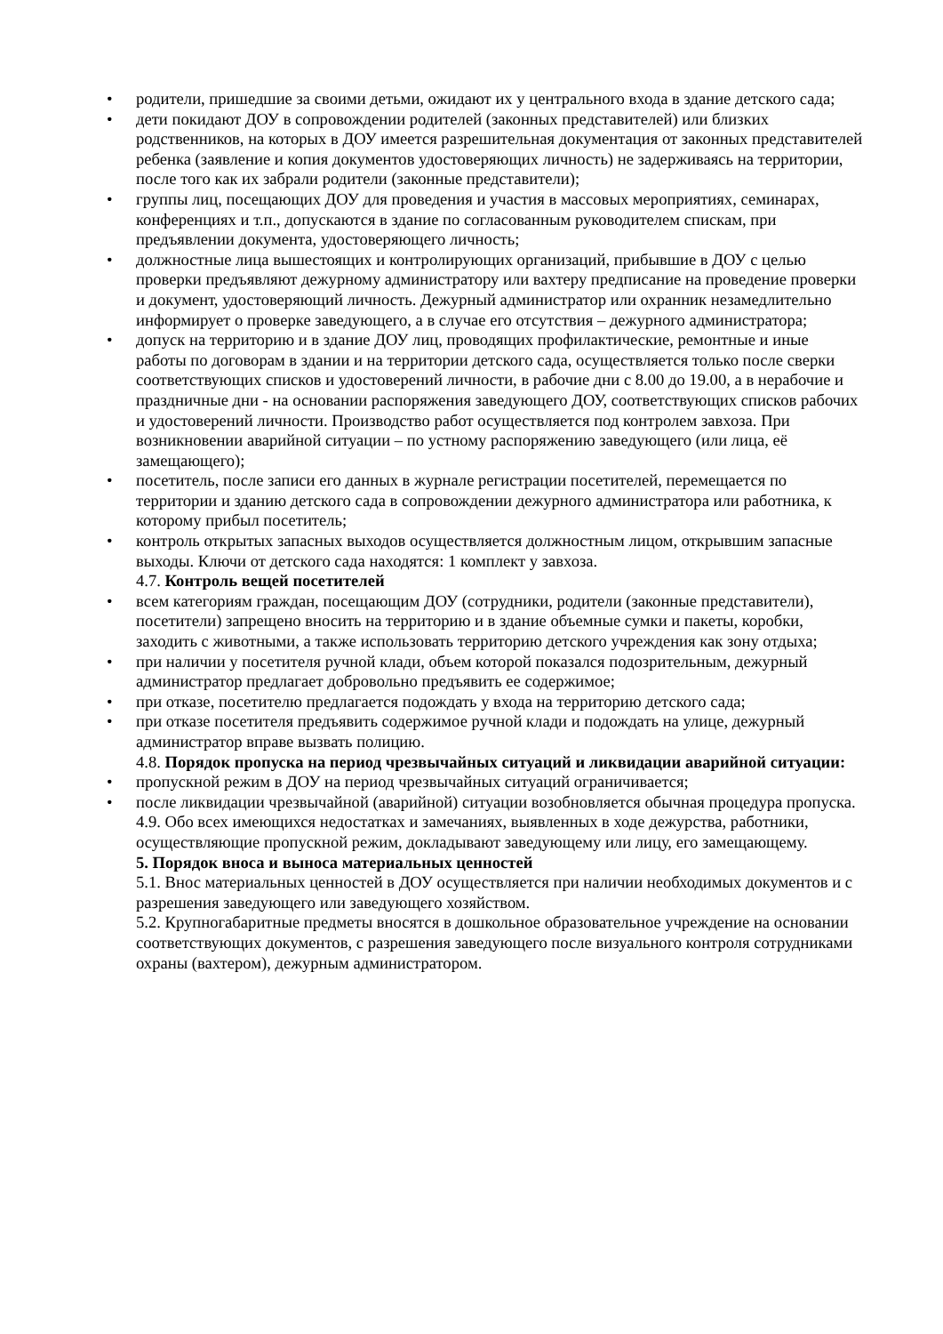• родители, пришедшие за своими детьми, ожидают их у центрального входа в здание детского сада;
• дети покидают ДОУ в сопровождении родителей (законных представителей) или близких родственников, на которых в ДОУ имеется разрешительная документация от законных представителей ребенка (заявление и копия документов удостоверяющих личность) не задерживаясь на территории, после того как их забрали родители (законные представители);
• группы лиц, посещающих ДОУ для проведения и участия в массовых мероприятиях, семинарах, конференциях и т.п., допускаются в здание по согласованным руководителем спискам, при предъявлении документа, удостоверяющего личность;
• должностные лица вышестоящих и контролирующих организаций, прибывшие в ДОУ с целью проверки предъявляют дежурному администратору или вахтеру предписание на проведение проверки и документ, удостоверяющий личность. Дежурный администратор или охранник незамедлительно информирует о проверке заведующего, а в случае его отсутствия – дежурного администратора;
• допуск на территорию и в здание ДОУ лиц, проводящих профилактические, ремонтные и иные работы по договорам в здании и на территории детского сада, осуществляется только после сверки соответствующих списков и удостоверений личности, в рабочие дни с 8.00 до 19.00, а в нерабочие и праздничные дни - на основании распоряжения заведующего ДОУ, соответствующих списков рабочих и удостоверений личности. Производство работ осуществляется под контролем завхоза. При возникновении аварийной ситуации – по устному распоряжению заведующего (или лица, её замещающего);
• посетитель, после записи его данных в журнале регистрации посетителей, перемещается по территории и зданию детского сада в сопровождении дежурного администратора или работника, к которому прибыл посетитель;
• контроль открытых запасных выходов осуществляется должностным лицом, открывшим запасные выходы. Ключи от детского сада находятся: 1 комплект у завхоза.
4.7. Контроль вещей посетителей
• всем категориям граждан, посещающим ДОУ (сотрудники, родители (законные представители), посетители) запрещено вносить на территорию и в здание объемные сумки и пакеты, коробки, заходить с животными, а также использовать территорию детского учреждения как зону отдыха;
• при наличии у посетителя ручной клади, объем которой показался подозрительным, дежурный администратор предлагает добровольно предъявить ее содержимое;
• при отказе, посетителю предлагается подождать у входа на территорию детского сада;
• при отказе посетителя предъявить содержимое ручной клади и подождать на улице, дежурный администратор вправе вызвать полицию.
4.8. Порядок пропуска на период чрезвычайных ситуаций и ликвидации аварийной ситуации:
• пропускной режим в ДОУ на период чрезвычайных ситуаций ограничивается;
• после ликвидации чрезвычайной (аварийной) ситуации возобновляется обычная процедура пропуска.
4.9. Обо всех имеющихся недостатках и замечаниях, выявленных в ходе дежурства, работники, осуществляющие пропускной режим, докладывают заведующему или лицу, его замещающему.
5. Порядок вноса и выноса материальных ценностей
5.1. Внос материальных ценностей в ДОУ осуществляется при наличии необходимых документов и с разрешения заведующего или заведующего хозяйством.
5.2. Крупногабаритные предметы вносятся в дошкольное образовательное учреждение на основании соответствующих документов, с разрешения заведующего после визуального контроля сотрудниками охраны (вахтером), дежурным администратором.